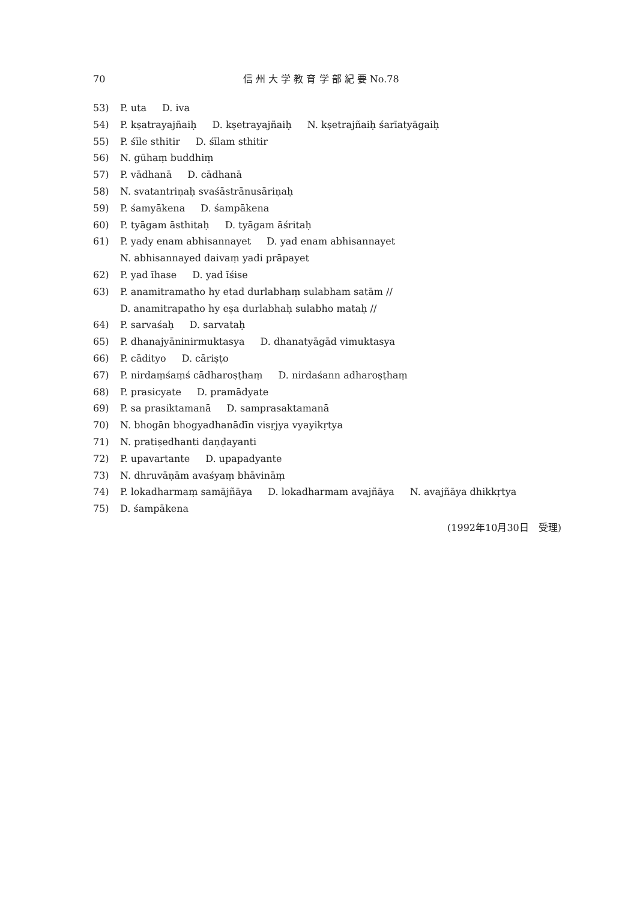70 信 州 大 学 教 育 学 部 紀 要 No.78
53) P. uta D. iva
54) P. kṣatrayajñaiḥ D. kṣetrayajñaiḥ N. kṣetrajñaiḥ śarīatyāgaiḥ
55) P. śīle sthitir D. śīlam sthitir
56) N. gūhaṃ buddhiṃ
57) P. vādhanā D. cādhanā
58) N. svatantriṇaḥ svaśāstrānusāriṇaḥ
59) P. śamyākena D. śampākena
60) P. tyāgam āsthitaḥ D. tyāgam āśritaḥ
61) P. yady enam abhisannayet D. yad enam abhisannayet
N. abhisannayed daivaṃ yadi prāpayet
62) P. yad īhase D. yad īśise
63) P. anamitramatho hy etad durlabhaṃ sulabham satām //
D. anamitrapatho hy eṣa durlabhaḥ sulabho mataḥ //
64) P. sarvaśaḥ D. sarvataḥ
65) P. dhanajyāninirmuktasya D. dhanatyāgād vimuktasya
66) P. cādityo D. cāriṣṭo
67) P. nirdaṃśaṃś cādharoṣṭhaṃ D. nirdaśann adharoṣṭhaṃ
68) P. prasicyate D. pramādyate
69) P. sa prasiktamanā D. samprasaktamanā
70) N. bhogān bhogyadhanādīn visṛjya vyayikṛtya
71) N. pratiṣedhanti daṇḍayanti
72) P. upavartante D. upapadyante
73) N. dhruvāṇām avaśyaṃ bhāvināṃ
74) P. lokadharmaṃ samājñāya D. lokadharmam avajñāya N. avajñāya dhikkṛtya
75) D. śampākena
(1992年10月30日　受理)